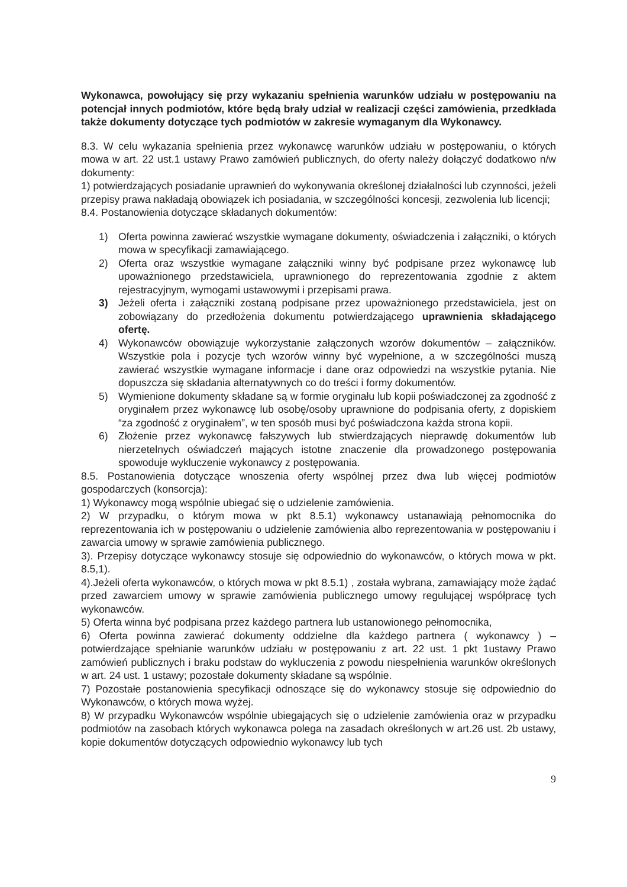Wykonawca, powołujący się przy wykazaniu spełnienia warunków udziału w postępowaniu na potencjał innych podmiotów, które będą brały udział w realizacji części zamówienia, przedkłada także dokumenty dotyczące tych podmiotów w zakresie wymaganym dla Wykonawcy.
8.3. W celu wykazania spełnienia przez wykonawcę warunków udziału w postępowaniu, o których mowa w art. 22 ust.1 ustawy Prawo zamówień publicznych, do oferty należy dołączyć dodatkowo n/w dokumenty:
1) potwierdzających posiadanie uprawnień do wykonywania określonej działalności lub czynności, jeżeli przepisy prawa nakładają obowiązek ich posiadania, w szczególności koncesji, zezwolenia lub licencji;
8.4. Postanowienia dotyczące składanych dokumentów:
1) Oferta powinna zawierać wszystkie wymagane dokumenty, oświadczenia i załączniki, o których mowa w specyfikacji zamawiającego.
2) Oferta oraz wszystkie wymagane załączniki winny być podpisane przez wykonawcę lub upoważnionego przedstawiciela, uprawnionego do reprezentowania zgodnie z aktem rejestracyjnym, wymogami ustawowymi i przepisami prawa.
3) Jeżeli oferta i załączniki zostaną podpisane przez upoważnionego przedstawiciela, jest on zobowiązany do przedłożenia dokumentu potwierdzającego uprawnienia składającego ofertę.
4) Wykonawców obowiązuje wykorzystanie załączonych wzorów dokumentów – załączników. Wszystkie pola i pozycje tych wzorów winny być wypełnione, a w szczególności muszą zawierać wszystkie wymagane informacje i dane oraz odpowiedzi na wszystkie pytania. Nie dopuszcza się składania alternatywnych co do treści i formy dokumentów.
5) Wymienione dokumenty składane są w formie oryginału lub kopii poświadczonej za zgodność z oryginałem przez wykonawcę lub osobę/osoby uprawnione do podpisania oferty, z dopiskiem “za zgodność z oryginałem”, w ten sposób musi być poświadczona każda strona kopii.
6) Złożenie przez wykonawcę fałszywych lub stwierdzających nieprawdę dokumentów lub nierzetelnych oświadczeń mających istotne znaczenie dla prowadzonego postępowania spowoduje wykluczenie wykonawcy z postępowania.
8.5. Postanowienia dotyczące wnoszenia oferty wspólnej przez dwa lub więcej podmiotów gospodarczych (konsorcja):
1) Wykonawcy mogą wspólnie ubiegać się o udzielenie zamówienia.
2) W przypadku, o którym mowa w pkt 8.5.1) wykonawcy ustanawiają pełnomocnika do reprezentowania ich w postępowaniu o udzielenie zamówienia albo reprezentowania w postępowaniu i zawarcia umowy w sprawie zamówienia publicznego.
3). Przepisy dotyczące wykonawcy stosuje się odpowiednio do wykonawców, o których mowa w pkt. 8.5,1).
4).Jeżeli oferta wykonawców, o których mowa w pkt 8.5.1) , została wybrana, zamawiający może żądać przed zawarciem umowy w sprawie zamówienia publicznego umowy regulującej współpracę tych wykonawców.
5) Oferta winna być podpisana przez każdego partnera lub ustanowionego pełnomocnika,
6) Oferta powinna zawierać dokumenty oddzielne dla każdego partnera ( wykonawcy ) – potwierdzające spełnianie warunków udziału w postępowaniu z art. 22 ust. 1 pkt 1ustawy Prawo zamówień publicznych i braku podstaw do wykluczenia z powodu niespełnienia warunków określonych w art. 24 ust. 1 ustawy; pozostałe dokumenty składane są wspólnie.
7) Pozostałe postanowienia specyfikacji odnoszące się do wykonawcy stosuje się odpowiednio do Wykonawców, o których mowa wyżej.
8) W przypadku Wykonawców wspólnie ubiegających się o udzielenie zamówienia oraz w przypadku podmiotów na zasobach których wykonawca polega na zasadach określonych w art.26 ust. 2b ustawy, kopie dokumentów dotyczących odpowiednio wykonawcy lub tych
9